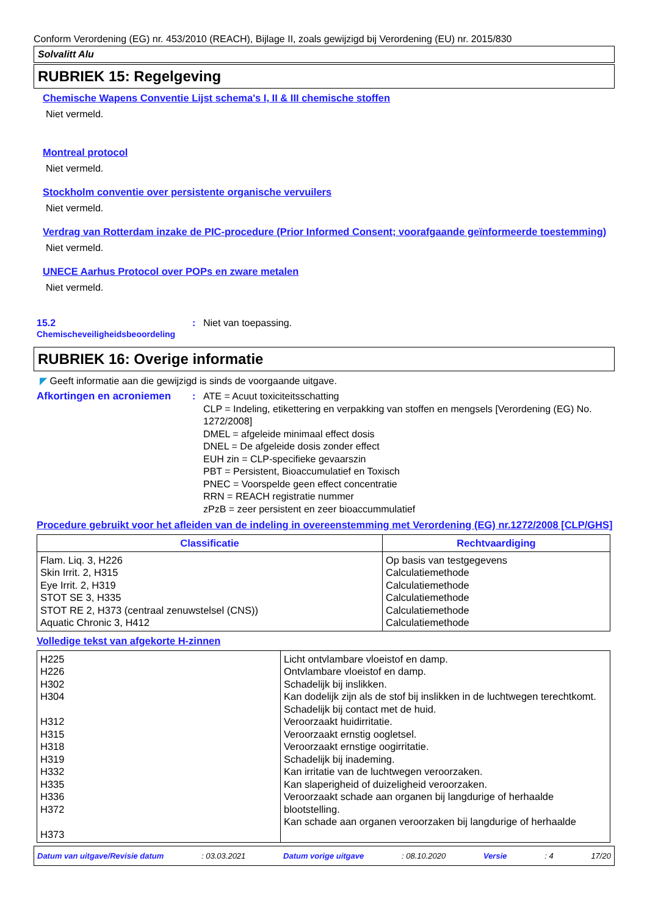Conform Verordening (EG) nr. 453/2010 (REACH), Bijlage II, zoals gewijzigd bij Verordening (EU) nr. 2015/830
Solvalitt Alu
RUBRIEK 15: Regelgeving
Chemische Wapens Conventie Lijst schema's I, II & III chemische stoffen
Niet vermeld.
Montreal protocol
Niet vermeld.
Stockholm conventie over persistente organische vervuilers
Niet vermeld.
Verdrag van Rotterdam inzake de PIC-procedure (Prior Informed Consent; voorafgaande geïnformeerde toestemming)
Niet vermeld.
UNECE Aarhus Protocol over POPs en zware metalen
Niet vermeld.
15.2
Chemischeveiligheidsbeoordeling
: Niet van toepassing.
RUBRIEK 16: Overige informatie
◤ Geeft informatie aan die gewijzigd is sinds de voorgaande uitgave.
Afkortingen en acroniemen : ATE = Acuut toxiciteitsschatting
CLP = Indeling, etikettering en verpakking van stoffen en mengsels [Verordening (EG) No. 1272/2008]
DMEL = afgeleide minimaal effect dosis
DNEL = De afgeleide dosis zonder effect
EUH zin = CLP-specifieke gevaarszin
PBT = Persistent, Bioaccumulatief en Toxisch
PNEC = Voorspelde geen effect concentratie
RRN = REACH registratie nummer
zPzB = zeer persistent en zeer bioaccummulatief
Procedure gebruikt voor het afleiden van de indeling in overeenstemming met Verordening (EG) nr.1272/2008 [CLP/GHS]
| Classificatie | Rechtvaardiging |
| --- | --- |
| Flam. Liq. 3, H226 Skin Irrit. 2, H315 Eye Irrit. 2, H319 STOT SE 3, H335 STOT RE 2, H373 (centraal zenuwstelsel (CNS)) Aquatic Chronic 3, H412 | Op basis van testgegevens Calculatiemethode Calculatiemethode Calculatiemethode Calculatiemethode Calculatiemethode |
Volledige tekst van afgekorte H-zinnen
| H225 H226 H302 H304 H312 H315 H318 H319 H332 H335 H336 H372 H373 | Licht ontvlambare vloeistof en damp. Ontvlambare vloeistof en damp. Schadelijk bij inslikken. Kan dodelijk zijn als de stof bij inslikken in de luchtwegen terechtkomt. Schadelijk bij contact met de huid. Veroorzaakt huidirritatie. Veroorzaakt ernstig oogletsel. Veroorzaakt ernstige oogirritatie. Schadelijk bij inademing. Kan irritatie van de luchtwegen veroorzaken. Kan slaperigheid of duizeligheid veroorzaken. Veroorzaakt schade aan organen bij langdurige of herhaalde blootstelling. Kan schade aan organen veroorzaken bij langdurige of herhaalde |
Datum van uitgave/Revisie datum: 03.03.2021 Datum vorige uitgave: 08.10.2020 Versie: 4 17/20